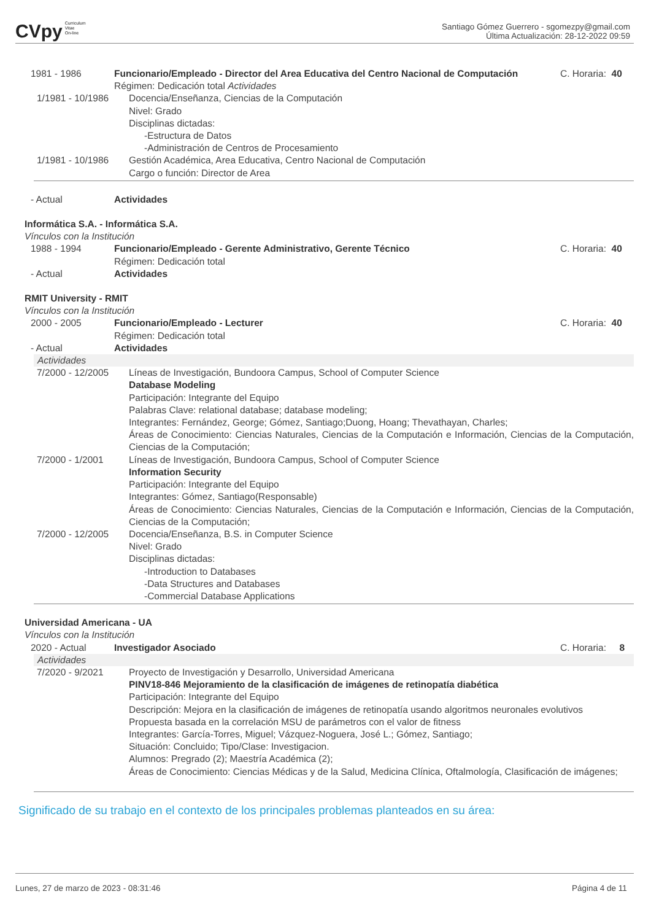CVpy Curriculum
Vitae
On-line
Santiago Gómez Guerrero - sgomezpy@gmail.com
Última Actualización: 28-12-2022 09:59
1981 - 1986 Funcionario/Empleado - Director del Area Educativa del Centro Nacional de Computación
C. Horaria: 40
Régimen: Dedicación total Actividades
1/1981 - 10/1986 Docencia/Enseñanza, Ciencias de la Computación
Nivel: Grado
Disciplinas dictadas:
-Estructura de Datos
-Administración de Centros de Procesamiento
1/1981 - 10/1986 Gestión Académica, Area Educativa, Centro Nacional de Computación
Cargo o función: Director de Area
- Actual Actividades
Informática S.A. - Informática S.A.
Vínculos con la Institución
1988 - 1994 Funcionario/Empleado - Gerente Administrativo, Gerente Técnico
Régimen: Dedicación total
C. Horaria: 40
- Actual Actividades
RMIT University - RMIT
Vínculos con la Institución
2000 - 2005 Funcionario/Empleado - Lecturer
Régimen: Dedicación total
C. Horaria: 40
- Actual Actividades
Actividades
7/2000 - 12/2005 Líneas de Investigación, Bundoora Campus, School of Computer Science
Database Modeling
Participación: Integrante del Equipo
Palabras Clave: relational database; database modeling;
Integrantes: Fernández, George; Gómez, Santiago;Duong, Hoang; Thevathayan, Charles;
Áreas de Conocimiento: Ciencias Naturales, Ciencias de la Computación e Información, Ciencias de la Computación, Ciencias de la Computación;
7/2000 - 1/2001 Líneas de Investigación, Bundoora Campus, School of Computer Science
Information Security
Participación: Integrante del Equipo
Integrantes: Gómez, Santiago(Responsable)
Áreas de Conocimiento: Ciencias Naturales, Ciencias de la Computación e Información, Ciencias de la Computación, Ciencias de la Computación;
7/2000 - 12/2005 Docencia/Enseñanza, B.S. in Computer Science
Nivel: Grado
Disciplinas dictadas:
-Introduction to Databases
-Data Structures and Databases
-Commercial Database Applications
Universidad Americana - UA
Vínculos con la Institución
2020 - Actual Investigador Asociado C. Horaria: 8
Actividades
7/2020 - 9/2021 Proyecto de Investigación y Desarrollo, Universidad Americana
PINV18-846 Mejoramiento de la clasificación de imágenes de retinopatía diabética
Participación: Integrante del Equipo
Descripción: Mejora en la clasificación de imágenes de retinopatía usando algoritmos neuronales evolutivos
Propuesta basada en la correlación MSU de parámetros con el valor de fitness
Integrantes: García-Torres, Miguel; Vázquez-Noguera, José L.; Gómez, Santiago;
Situación: Concluido; Tipo/Clase: Investigacion.
Alumnos: Pregrado (2); Maestría Académica (2);
Áreas de Conocimiento: Ciencias Médicas y de la Salud, Medicina Clínica, Oftalmología, Clasificación de imágenes;
Significado de su trabajo en el contexto de los principales problemas planteados en su área:
Lunes, 27 de marzo de 2023 - 08:31:46 Página 4 de 11